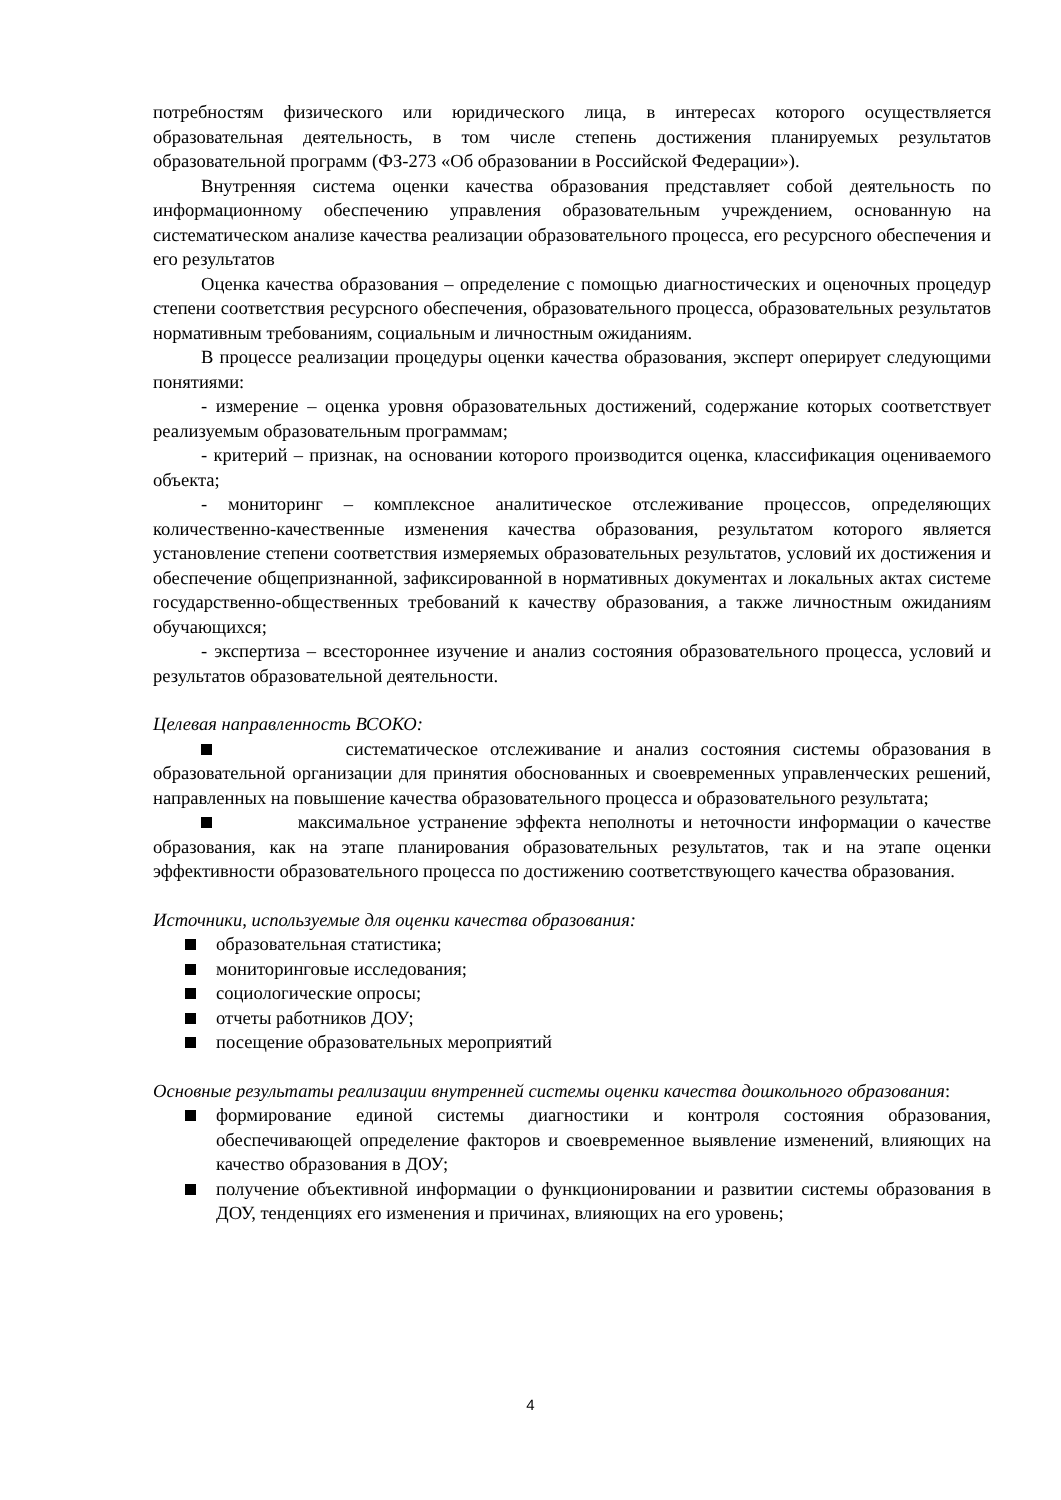потребностям физического или юридического лица, в интересах которого осуществляется образовательная деятельность, в том числе степень достижения планируемых результатов образовательной программ (ФЗ-273 «Об образовании в Российской Федерации»).
Внутренняя система оценки качества образования представляет собой деятельность по информационному обеспечению управления образовательным учреждением, основанную на систематическом анализе качества реализации образовательного процесса, его ресурсного обеспечения и его результатов
Оценка качества образования – определение с помощью диагностических и оценочных процедур степени соответствия ресурсного обеспечения, образовательного процесса, образовательных результатов нормативным требованиям, социальным и личностным ожиданиям.
В процессе реализации процедуры оценки качества образования, эксперт оперирует следующими понятиями:
- измерение – оценка уровня образовательных достижений, содержание которых соответствует реализуемым образовательным программам;
- критерий – признак, на основании которого производится оценка, классификация оцениваемого объекта;
- мониторинг – комплексное аналитическое отслеживание процессов, определяющих количественно-качественные изменения качества образования, результатом которого является установление степени соответствия измеряемых образовательных результатов, условий их достижения и обеспечение общепризнанной, зафиксированной в нормативных документах и локальных актах системе государственно-общественных требований к качеству образования, а также личностным ожиданиям обучающихся;
- экспертиза – всестороннее изучение и анализ состояния образовательного процесса, условий и результатов образовательной деятельности.
Целевая направленность ВСОКО:
систематическое отслеживание и анализ состояния системы образования в образовательной организации для принятия обоснованных и своевременных управленческих решений, направленных на повышение качества образовательного процесса и образовательного результата;
максимальное устранение эффекта неполноты и неточности информации о качестве образования, как на этапе планирования образовательных результатов, так и на этапе оценки эффективности образовательного процесса по достижению соответствующего качества образования.
Источники, используемые для оценки качества образования:
образовательная статистика;
мониторинговые исследования;
социологические опросы;
отчеты работников ДОУ;
посещение образовательных мероприятий
Основные результаты реализации внутренней системы оценки качества дошкольного образования:
формирование единой системы диагностики и контроля состояния образования, обеспечивающей определение факторов и своевременное выявление изменений, влияющих на качество образования в ДОУ;
получение объективной информации о функционировании и развитии системы образования в ДОУ, тенденциях его изменения и причинах, влияющих на его уровень;
4